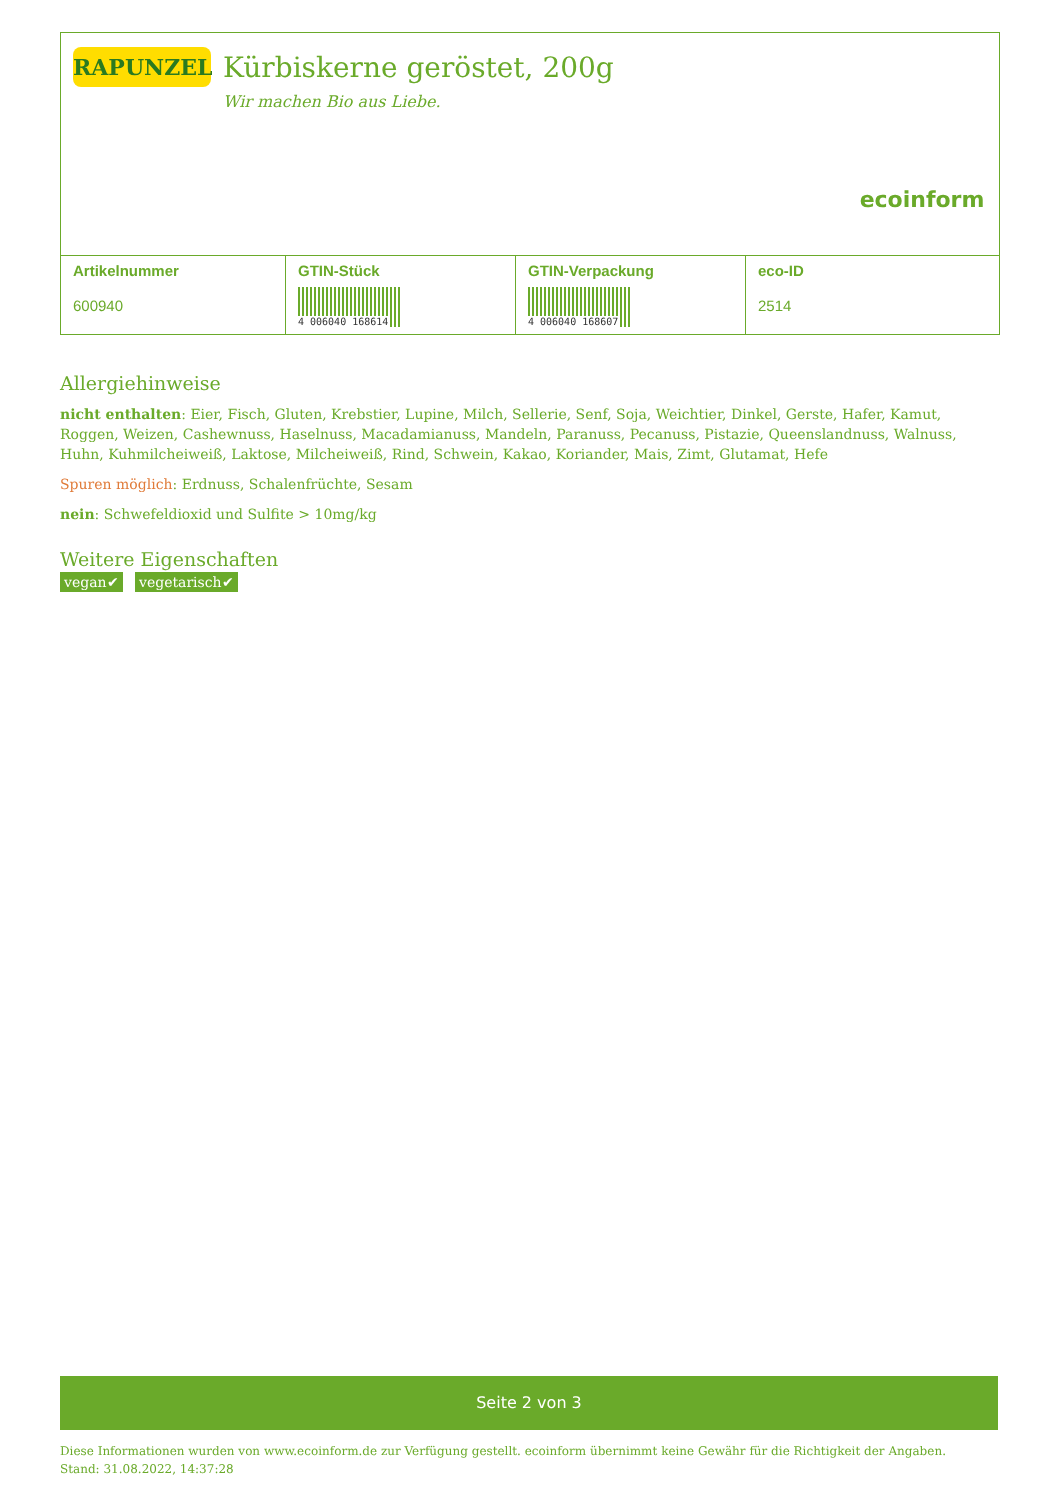RAPUNZEL
Kürbiskerne geröstet, 200g
Wir machen Bio aus Liebe.
ecoinform
| Artikelnummer 600940 | GTIN-Stück 4 006040 168614 | GTIN-Verpackung 4 006040 168607 | eco-ID 2514 |
Allergiehinweise
nicht enthalten: Eier, Fisch, Gluten, Krebstier, Lupine, Milch, Sellerie, Senf, Soja, Weichtier, Dinkel, Gerste, Hafer, Kamut, Roggen, Weizen, Cashewnuss, Haselnuss, Macadamianuss, Mandeln, Paranuss, Pecanuss, Pistazie, Queenslandnuss, Walnuss, Huhn, Kuhmilcheiweiß, Laktose, Milcheiweiß, Rind, Schwein, Kakao, Koriander, Mais, Zimt, Glutamat, Hefe
Spuren möglich: Erdnuss, Schalenfrüchte, Sesam
nein: Schwefeldioxid und Sulfite > 10mg/kg
Weitere Eigenschaften
vegan✔ vegetarisch✔
Seite 2 von 3
Diese Informationen wurden von www.ecoinform.de zur Verfügung gestellt. ecoinform übernimmt keine Gewähr für die Richtigkeit der Angaben.
Stand: 31.08.2022, 14:37:28